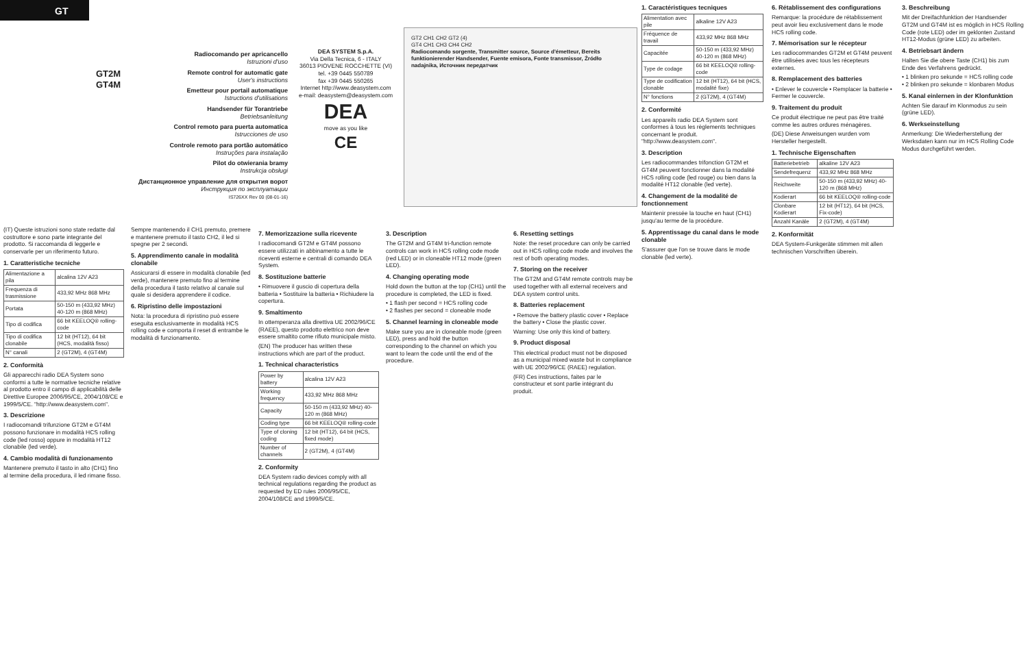GT
GT2M
GT4M
Radiocomando per apricancello
Istruzioni d'uso
Remote control for automatic gate
User's instructions
Emetteur pour portail automatique
Istructions d'utilisations
Handsender für Torantriebe
Betriebsanleitung
Control remoto para puerta automatica
Istrucciones de uso
Controle remoto para portão automático
Instruções para instalação
Pilot do otwierania bramy
Instrukcja obsługi
Дистанционное управление для открытия ворот
Инструкция по эксплуатации
IS726XX Rev 00 (08-01-16)
DEA SYSTEM S.p.A.
Via Della Tecnica, 6 - ITALY
36013 PIOVENE ROCCHETTE (VI)
tel. +39 0445 550789
fax +39 0445 550265
Internet http://www.deasystem.com
e-mail: deasystem@deasystem.com
DEA
move as you like
CE
GT2 CH1 CH2 GT2 (4)
GT4 CH1 CH3 CH4 CH2
Radiocomando sorgente, Transmitter source, Source d'émetteur, Bereits funktionierender Handsender, Fuente emisora, Fonte transmissor, Źródło nadajnika, Источник передатчик
(IT) Queste istruzioni sono state redatte dal costruttore e sono parte integrante del prodotto. Si raccomanda di leggerle e conservarle per un riferimento futuro.
1. Caratteristiche tecniche
| Alimentazione a pila | alcalina 12V A23 |
| Frequenza di trasmissione | 433,92 MHz 868 MHz |
| Portata | 50-150 m (433,92 MHz) 40-120 m (868 MHz) |
| Tipo di codifica | 66 bit KEELOQ® rolling-code |
| Tipo di codifica clonabile | 12 bit (HT12), 64 bit (HCS, modalità fisso) |
| N° canali | 2 (GT2M), 4 (GT4M) |
2. Conformità
Gli apparecchi radio DEA System sono conformi a tutte le normative tecniche relative al prodotto entro il campo di applicabilità delle Direttive Europee 2006/95/CE, 2004/108/CE e 1999/5/CE. "http://www.deasystem.com".
3. Descrizione
I radiocomandi trifunzione GT2M e GT4M possono funzionare in modalità HCS rolling code (led rosso) oppure in modalità HT12 clonabile (led verde).
4. Cambio modalità di funzionamento
Mantenere premuto il tasto in alto (CH1) fino al termine della procedura, il led rimane fisso.
Sempre mantenendo il CH1 premuto, premere e mantenere premuto il tasto CH2, il led si spegne per 2 secondi.
5. Apprendimento canale in modalità clonabile
Assicurarsi di essere in modalità clonabile (led verde), mantenere premuto fino al termine della procedura il tasto relativo al canale sul quale si desidera apprendere il codice.
6. Ripristino delle impostazioni
Nota: la procedura di ripristino può essere eseguita esclusivamente in modalità HCS rolling code e comporta il reset di entrambe le modalità di funzionamento.
7. Memorizzazione sulla ricevente
I radiocomandi GT2M e GT4M possono essere utilizzati in abbinamento a tutte le riceventi esterne e centrali di comando DEA System.
8. Sostituzione batterie
• Rimuovere il guscio di copertura della batteria • Sostituire la batteria • Richiudere la copertura.
9. Smaltimento
In ottemperanza alla direttiva UE 2002/96/CE (RAEE), questo prodotto elettrico non deve essere smaltito come rifiuto municipale misto.
(EN) The producer has written these instructions which are part of the product.
1. Technical characteristics
| Power by battery | alcalina 12V A23 |
| Working frequency | 433,92 MHz 868 MHz |
| Capacity | 50-150 m (433,92 MHz) 40-120 m (868 MHz) |
| Coding type | 66 bit KEELOQ® rolling-code |
| Type of cloning coding | 12 bit (HT12), 64 bit (HCS, fixed mode) |
| Number of channels | 2 (GT2M), 4 (GT4M) |
2. Conformity
DEA System radio devices comply with all technical regulations regarding the product as requested by ED rules 2006/95/CE, 2004/108/CE and 1999/5/CE.
3. Description
The GT2M and GT4M tri-function remote controls can work in HCS rolling code mode (red LED) or in cloneable HT12 mode (green LED).
4. Changing operating mode
Hold down the button at the top (CH1) until the procedure is completed, the LED is fixed.
• 1 flash per second = HCS rolling code
• 2 flashes per second = cloneable mode
5. Channel learning in cloneable mode
Make sure you are in cloneable mode (green LED), press and hold the button corresponding to the channel on which you want to learn the code until the end of the procedure.
6. Resetting settings
Note: the reset procedure can only be carried out in HCS rolling code mode and involves the rest of both operating modes.
7. Storing on the receiver
The GT2M and GT4M remote controls may be used together with all external receivers and DEA system control units.
8. Batteries replacement
• Remove the battery plastic cover • Replace the battery • Close the plastic cover.
Warning: Use only this kind of battery.
9. Product disposal
This electrical product must not be disposed as a municipal mixed waste but in compliance with UE 2002/96/CE (RAEE) regulation.
(FR) Ces instructions, faites par le constructeur et sont partie intégrant du produit.
1. Caractéristiques tecniques
| Alimentation avec pile | alkaline 12V A23 |
| Fréquence de travail | 433,92 MHz 868 MHz |
| Capacitée | 50-150 m (433,92 MHz) 40-120 m (868 MHz) |
| Type de codage | 66 bit KEELOQ® rolling-code |
| Type de codification clonable | 12 bit (HT12), 64 bit (HCS, modalité fixe) |
| N° fonctions | 2 (GT2M), 4 (GT4M) |
2. Conformité
Les appareils radio DEA System sont conformes à tous les règlements techniques concernant le produit. "http://www.deasystem.com".
3. Description
Les radiocommandes trifonction GT2M et GT4M peuvent fonctionner dans la modalité HCS rolling code (led rouge) ou bien dans la modalité HT12 clonable (led verte).
4. Changement de la modalité de fonctionnement
Maintenir pressée la touche en haut (CH1) jusqu'au terme de la procédure.
5. Apprentissage du canal dans le mode clonable
S'assurer que l'on se trouve dans le mode clonable (led verte).
6. Rétablissement des configurations
Remarque: la procédure de rétablissement peut avoir lieu exclusivement dans le mode HCS rolling code.
7. Mémorisation sur le récepteur
Les radiocommandes GT2M et GT4M peuvent être utilisées avec tous les récepteurs externes.
8. Remplacement des batteries
• Enlever le couvercle • Remplacer la batterie • Fermer le couvercle.
9. Traitement du produit
Ce produit électrique ne peut pas être traité comme les autres ordures ménagères.
(DE) Diese Anweisungen wurden vom Hersteller hergestellt.
1. Technische Eigenschaften
| Batteriebetrieb | alkaline 12V A23 |
| Sendefrequenz | 433,92 MHz 868 MHz |
| Reichweite | 50-150 m (433,92 MHz) 40-120 m (868 MHz) |
| Kodierart | 66 bit KEELOQ® rolling-code |
| Clonbare Kodierart | 12 bit (HT12), 64 bit (HCS, Fix-code) |
| Anzahl Kanäle | 2 (GT2M), 4 (GT4M) |
2. Konformität
DEA System-Funkgeräte stimmen mit allen technischen Vorschriften überein.
3. Beschreibung
Mit der Dreifachfunktion der Handsender GT2M und GT4M ist es möglich in HCS Rolling Code (rote LED) oder im geklonten Zustand HT12-Modus (grüne LED) zu arbeiten.
4. Betriebsart ändern
Halten Sie die obere Taste (CH1) bis zum Ende des Verfahrens gedrückt.
• 1 blinken pro sekunde = HCS rolling code
• 2 blinken pro sekunde = klonbaren Modus
5. Kanal einlernen in der Klonfunktion
Achten Sie darauf im Klonmodus zu sein (grüne LED).
6. Werkseinstellung
Anmerkung: Die Wiederherstellung der Werksdaten kann nur im HCS Rolling Code Modus durchgeführt werden.